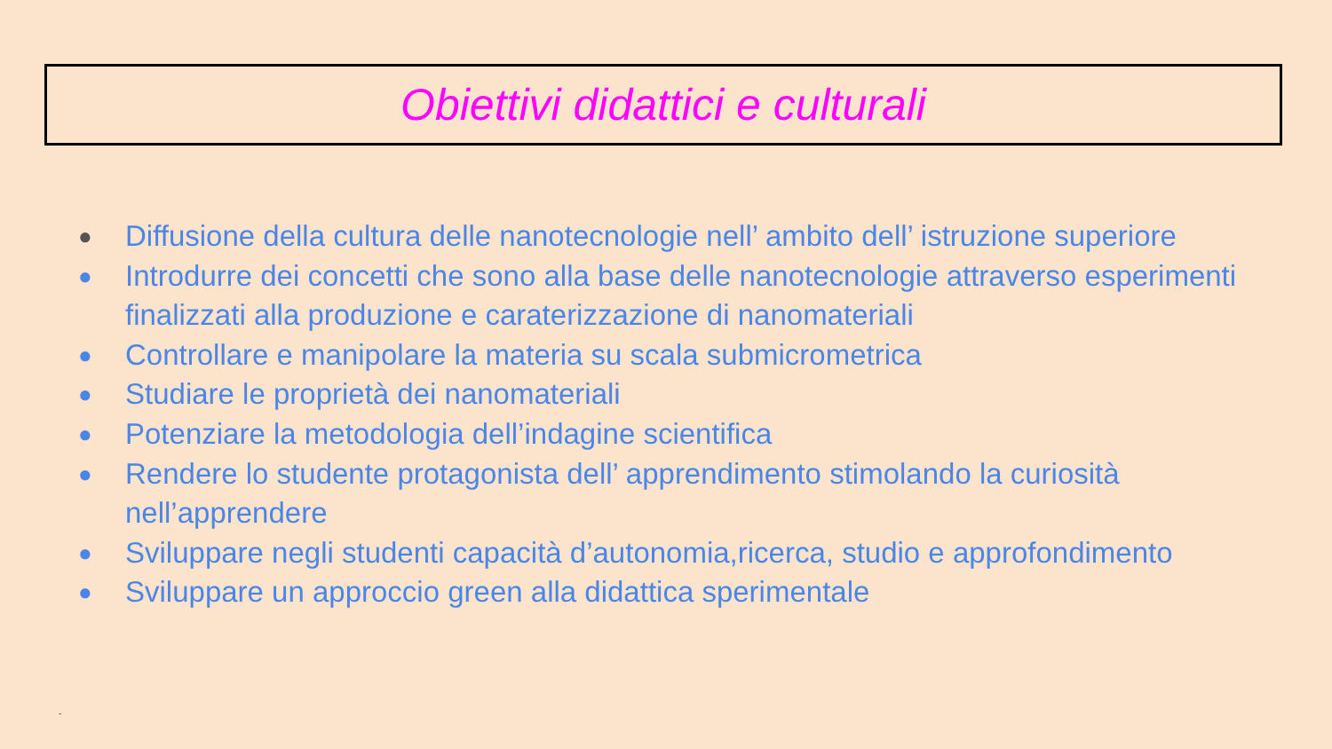Obiettivi didattici e culturali
● Diffusione della cultura delle nanotecnologie nell’ ambito dell’ istruzione superiore
● Introdurre dei concetti che sono alla base delle nanotecnologie attraverso esperimenti finalizzati alla produzione e caraterizzazione di nanomateriali
● Controllare e manipolare la materia su scala submicrometrica
● Studiare le proprietà dei nanomateriali
● Potenziare la metodologia dell’indagine scientifica
● Rendere lo studente protagonista dell’ apprendimento stimolando la curiosità nell’apprendere
● Sviluppare negli studenti capacità d’autonomia,ricerca, studio e approfondimento
● Sviluppare un approccio green alla didattica sperimentale
-